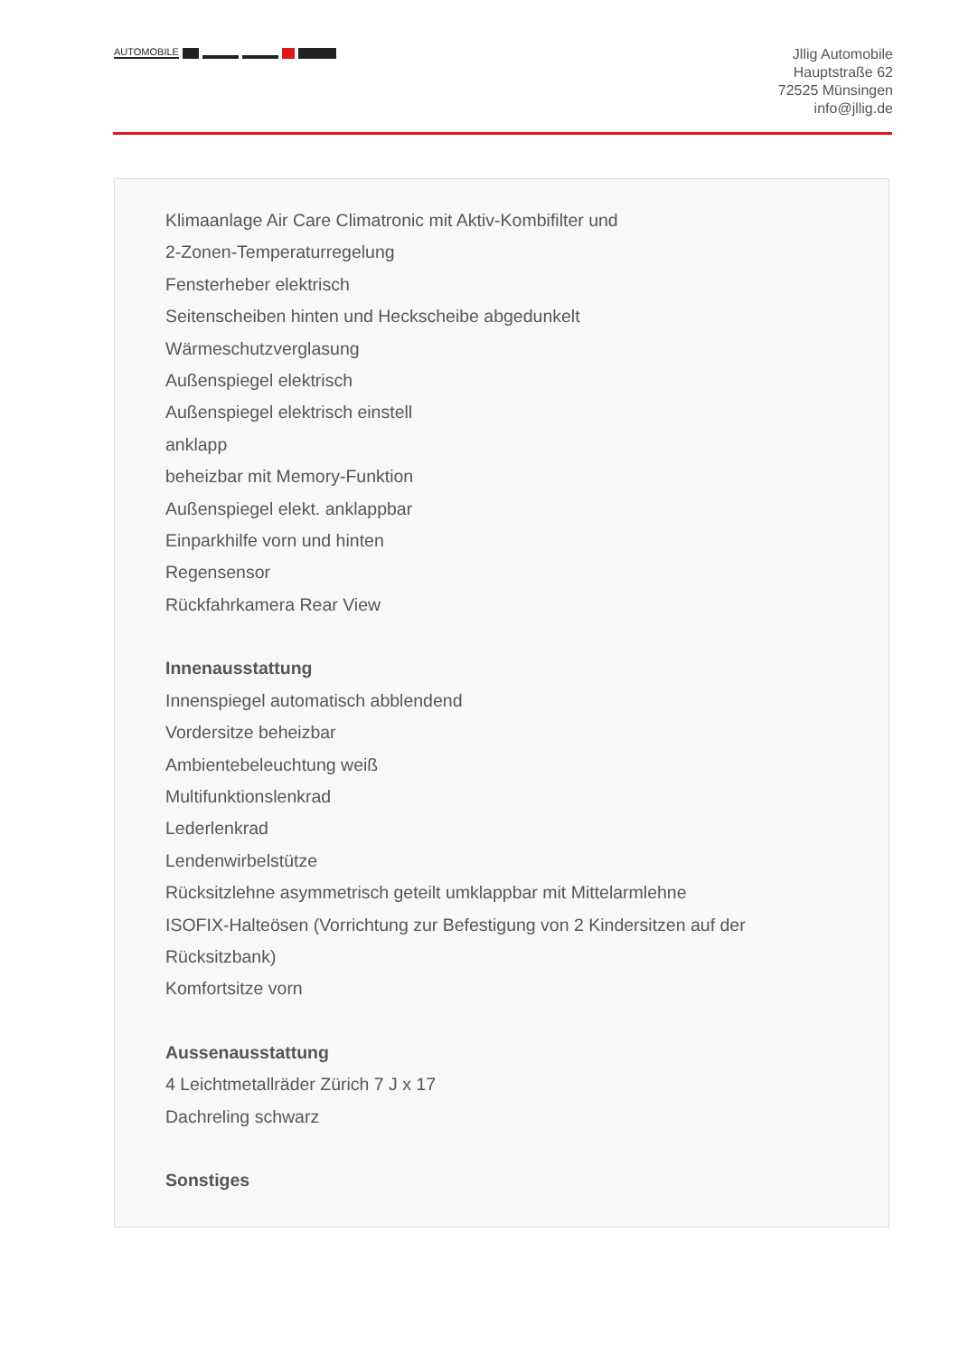AUTOMOBILE
Jllig Automobile
Hauptstraße 62
72525 Münsingen
info@jllig.de
Klimaanlage Air Care Climatronic mit Aktiv-Kombifilter und
2-Zonen-Temperaturregelung
Fensterheber elektrisch
Seitenscheiben hinten und Heckscheibe abgedunkelt
Wärmeschutzverglasung
Außenspiegel elektrisch
Außenspiegel elektrisch einstell
anklapp
beheizbar mit Memory-Funktion
Außenspiegel elekt. anklappbar
Einparkhilfe vorn und hinten
Regensensor
Rückfahrkamera Rear View
Innenausstattung
Innenspiegel automatisch abblendend
Vordersitze beheizbar
Ambientebeleuchtung weiß
Multifunktionslenkrad
Lederlenkrad
Lendenwirbelstütze
Rücksitzlehne asymmetrisch geteilt umklappbar mit Mittelarmlehne
ISOFIX-Halteösen (Vorrichtung zur Befestigung von 2 Kindersitzen auf der Rücksitzbank)
Komfortsitze vorn
Aussenausstattung
4 Leichtmetallräder Zürich 7 J x 17
Dachreling schwarz
Sonstiges